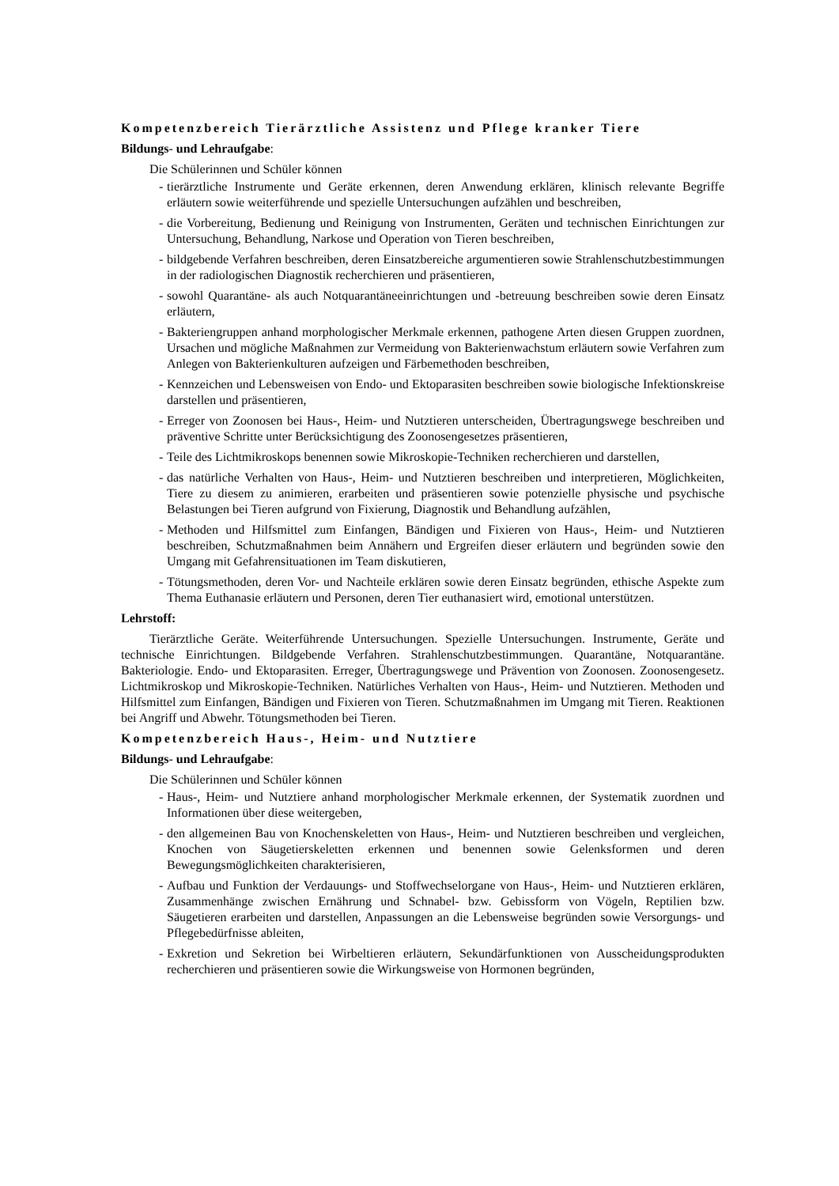Kompetenzbereich Tierärztliche Assistenz und Pflege kranker Tiere
Bildungs- und Lehraufgabe:
Die Schülerinnen und Schüler können
- tierärztliche Instrumente und Geräte erkennen, deren Anwendung erklären, klinisch relevante Begriffe erläutern sowie weiterführende und spezielle Untersuchungen aufzählen und beschreiben,
- die Vorbereitung, Bedienung und Reinigung von Instrumenten, Geräten und technischen Einrichtungen zur Untersuchung, Behandlung, Narkose und Operation von Tieren beschreiben,
- bildgebende Verfahren beschreiben, deren Einsatzbereiche argumentieren sowie Strahlenschutzbestimmungen in der radiologischen Diagnostik recherchieren und präsentieren,
- sowohl Quarantäne- als auch Notquarantäneeinrichtungen und -betreuung beschreiben sowie deren Einsatz erläutern,
- Bakteriengruppen anhand morphologischer Merkmale erkennen, pathogene Arten diesen Gruppen zuordnen, Ursachen und mögliche Maßnahmen zur Vermeidung von Bakterienwachstum erläutern sowie Verfahren zum Anlegen von Bakterienkulturen aufzeigen und Färbemethoden beschreiben,
- Kennzeichen und Lebensweisen von Endo- und Ektoparasiten beschreiben sowie biologische Infektionskreise darstellen und präsentieren,
- Erreger von Zoonosen bei Haus-, Heim- und Nutztieren unterscheiden, Übertragungswege beschreiben und präventive Schritte unter Berücksichtigung des Zoonosengesetzes präsentieren,
- Teile des Lichtmikroskops benennen sowie Mikroskopie-Techniken recherchieren und darstellen,
- das natürliche Verhalten von Haus-, Heim- und Nutztieren beschreiben und interpretieren, Möglichkeiten, Tiere zu diesem zu animieren, erarbeiten und präsentieren sowie potenzielle physische und psychische Belastungen bei Tieren aufgrund von Fixierung, Diagnostik und Behandlung aufzählen,
- Methoden und Hilfsmittel zum Einfangen, Bändigen und Fixieren von Haus-, Heim- und Nutztieren beschreiben, Schutzmaßnahmen beim Annähern und Ergreifen dieser erläutern und begründen sowie den Umgang mit Gefahrensituationen im Team diskutieren,
- Tötungsmethoden, deren Vor- und Nachteile erklären sowie deren Einsatz begründen, ethische Aspekte zum Thema Euthanasie erläutern und Personen, deren Tier euthanasiert wird, emotional unterstützen.
Lehrstoff:
Tierärztliche Geräte. Weiterführende Untersuchungen. Spezielle Untersuchungen. Instrumente, Geräte und technische Einrichtungen. Bildgebende Verfahren. Strahlenschutzbestimmungen. Quarantäne, Notquarantäne. Bakteriologie. Endo- und Ektoparasiten. Erreger, Übertragungswege und Prävention von Zoonosen. Zoonosengesetz. Lichtmikroskop und Mikroskopie-Techniken. Natürliches Verhalten von Haus-, Heim- und Nutztieren. Methoden und Hilfsmittel zum Einfangen, Bändigen und Fixieren von Tieren. Schutzmaßnahmen im Umgang mit Tieren. Reaktionen bei Angriff und Abwehr. Tötungsmethoden bei Tieren.
Kompetenzbereich Haus-, Heim- und Nutztiere
Bildungs- und Lehraufgabe:
Die Schülerinnen und Schüler können
- Haus-, Heim- und Nutztiere anhand morphologischer Merkmale erkennen, der Systematik zuordnen und Informationen über diese weitergeben,
- den allgemeinen Bau von Knochenskeletten von Haus-, Heim- und Nutztieren beschreiben und vergleichen, Knochen von Säugetierskeletten erkennen und benennen sowie Gelenksformen und deren Bewegungsmöglichkeiten charakterisieren,
- Aufbau und Funktion der Verdauungs- und Stoffwechselorgane von Haus-, Heim- und Nutztieren erklären, Zusammenhänge zwischen Ernährung und Schnabel- bzw. Gebissform von Vögeln, Reptilien bzw. Säugetieren erarbeiten und darstellen, Anpassungen an die Lebensweise begründen sowie Versorgungs- und Pflegebedürfnisse ableiten,
- Exkretion und Sekretion bei Wirbeltieren erläutern, Sekundärfunktionen von Ausscheidungsprodukten recherchieren und präsentieren sowie die Wirkungsweise von Hormonen begründen,